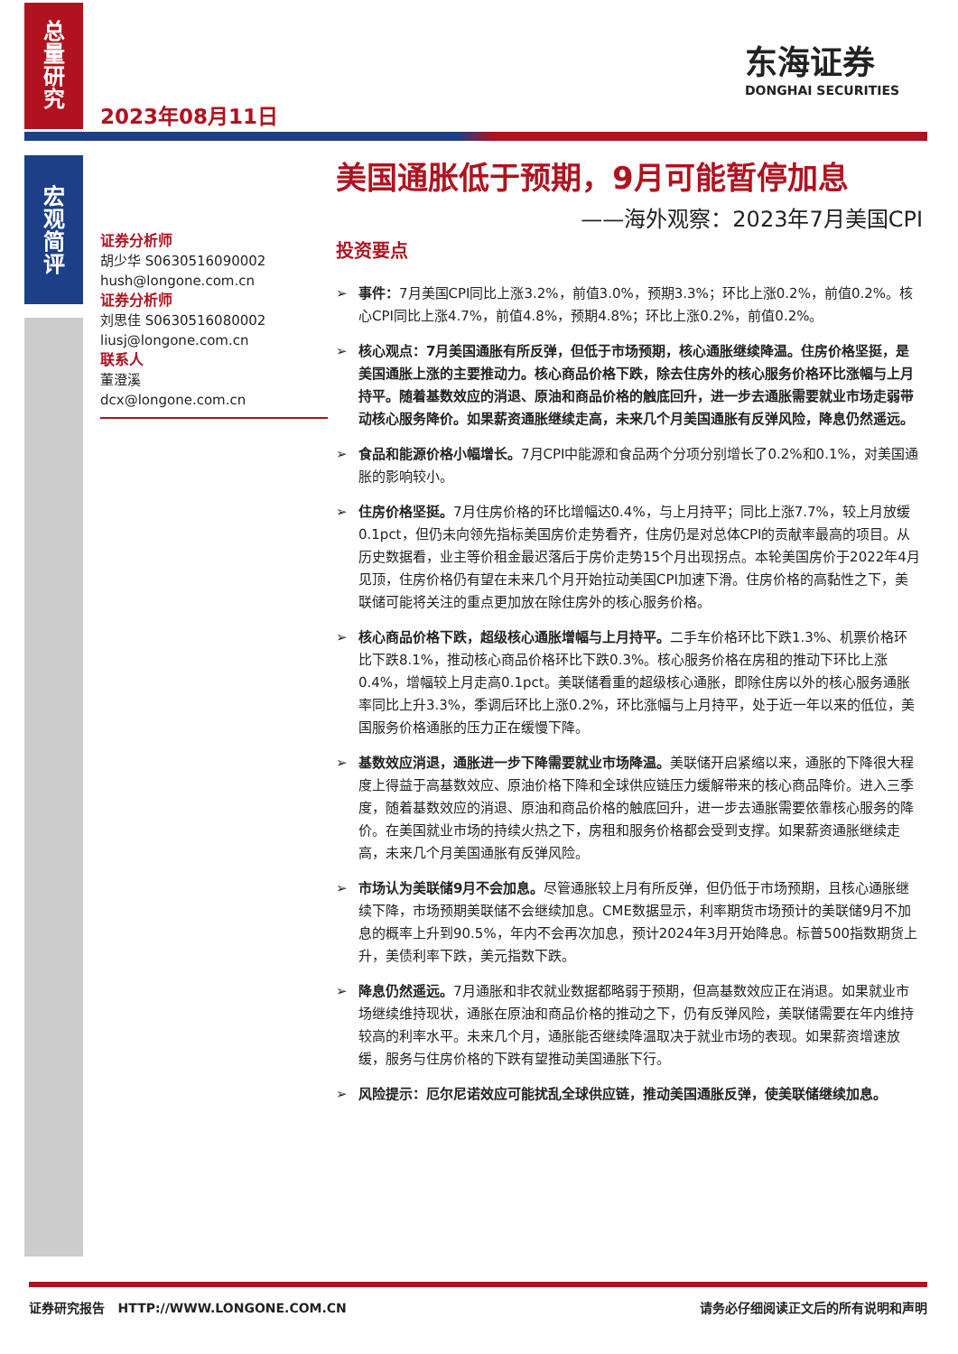总
量
研
究
2023年08月11日
东海证券
DONGHAI SECURITIES
宏
观
简
评
美国通胀低于预期，9月可能暂停加息
——海外观察：2023年7月美国CPI
证券分析师
胡少华 S0630516090002
hush@longone.com.cn
证券分析师
刘思佳 S0630516080002
liusj@longone.com.cn
联系人
董澄溪
dcx@longone.com.cn
投资要点
➢ 事件：7月美国CPI同比上涨3.2%，前值3.0%，预期3.3%；环比上涨0.2%，前值0.2%。核心CPI同比上涨4.7%，前值4.8%，预期4.8%；环比上涨0.2%，前值0.2%。
➢ 核心观点：7月美国通胀有所反弹，但低于市场预期，核心通胀继续降温。住房价格坚挺，是美国通胀上涨的主要推动力。核心商品价格下跌，除去住房外的核心服务价格环比涨幅与上月持平。随着基数效应的消退、原油和商品价格的触底回升，进一步去通胀需要就业市场走弱带动核心服务降价。如果薪资通胀继续走高，未来几个月美国通胀有反弹风险，降息仍然遥远。
➢ 食品和能源价格小幅增长。7月CPI中能源和食品两个分项分别增长了0.2%和0.1%，对美国通胀的影响较小。
➢ 住房价格坚挺。7月住房价格的环比增幅达0.4%，与上月持平；同比上涨7.7%，较上月放缓0.1pct，但仍未向领先指标美国房价走势看齐，住房仍是对总体CPI的贡献率最高的项目。从历史数据看，业主等价租金最迟落后于房价走势15个月出现拐点。本轮美国房价于2022年4月见顶，住房价格仍有望在未来几个月开始拉动美国CPI加速下滑。住房价格的高黏性之下，美联储可能将关注的重点更加放在除住房外的核心服务价格。
➢ 核心商品价格下跌，超级核心通胀增幅与上月持平。二手车价格环比下跌1.3%、机票价格环比下跌8.1%，推动核心商品价格环比下跌0.3%。核心服务价格在房租的推动下环比上涨0.4%，增幅较上月走高0.1pct。美联储看重的超级核心通胀，即除住房以外的核心服务通胀率同比上升3.3%，季调后环比上涨0.2%，环比涨幅与上月持平，处于近一年以来的低位，美国服务价格通胀的压力正在缓慢下降。
➢ 基数效应消退，通胀进一步下降需要就业市场降温。美联储开启紧缩以来，通胀的下降很大程度上得益于高基数效应、原油价格下降和全球供应链压力缓解带来的核心商品降价。进入三季度，随着基数效应的消退、原油和商品价格的触底回升，进一步去通胀需要依靠核心服务的降价。在美国就业市场的持续火热之下，房租和服务价格都会受到支撑。如果薪资通胀继续走高，未来几个月美国通胀有反弹风险。
➢ 市场认为美联储9月不会加息。尽管通胀较上月有所反弹，但仍低于市场预期，且核心通胀继续下降，市场预期美联储不会继续加息。CME数据显示，利率期货市场预计的美联储9月不加息的概率上升到90.5%，年内不会再次加息，预计2024年3月开始降息。标普500指数期货上升，美债利率下跌，美元指数下跌。
➢ 降息仍然遥远。7月通胀和非农就业数据都略弱于预期，但高基数效应正在消退。如果就业市场继续维持现状，通胀在原油和商品价格的推动之下，仍有反弹风险，美联储需要在年内维持较高的利率水平。未来几个月，通胀能否继续降温取决于就业市场的表现。如果薪资增速放缓，服务与住房价格的下跌有望推动美国通胀下行。
➢ 风险提示：厄尔尼诺效应可能扰乱全球供应链，推动美国通胀反弹，使美联储继续加息。
证券研究报告 HTTP://WWW.LONGONE.COM.CN 请务必仔细阅读正文后的所有说明和声明